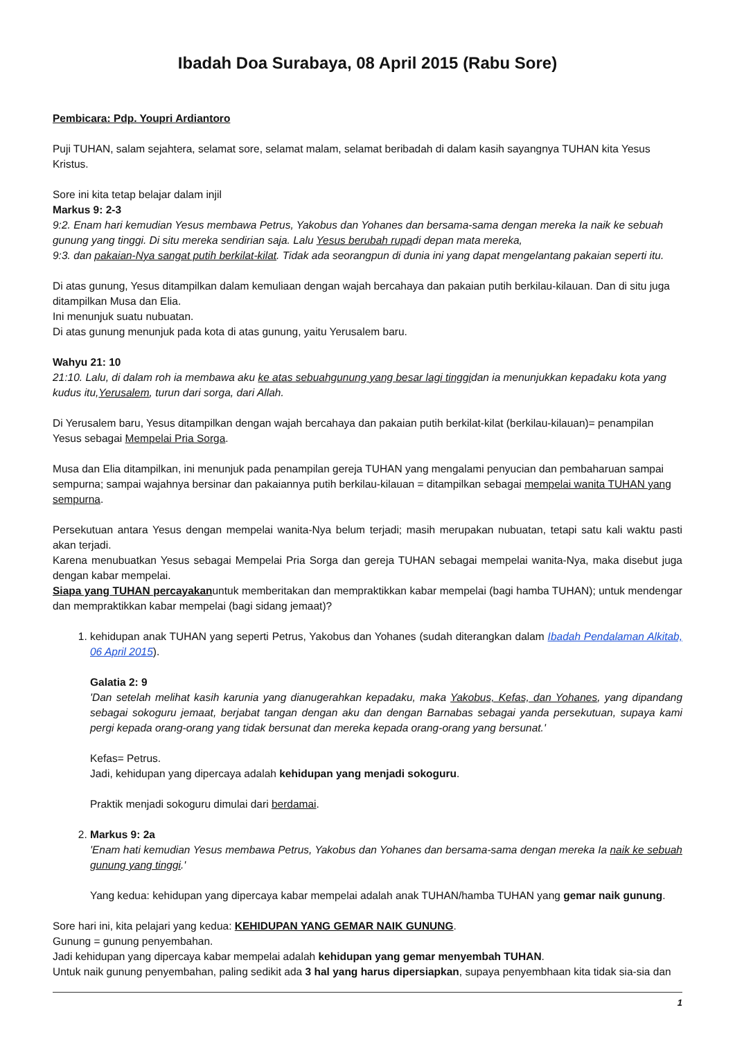Ibadah Doa Surabaya, 08 April 2015 (Rabu Sore)
Pembicara: Pdp. Youpri Ardiantoro
Puji TUHAN, salam sejahtera, selamat sore, selamat malam, selamat beribadah di dalam kasih sayangnya TUHAN kita Yesus Kristus.
Sore ini kita tetap belajar dalam injil
Markus 9: 2-3
9:2. Enam hari kemudian Yesus membawa Petrus, Yakobus dan Yohanes dan bersama-sama dengan mereka Ia naik ke sebuah gunung yang tinggi. Di situ mereka sendirian saja. Lalu Yesus berubah rupadi depan mata mereka,
9:3. dan pakaian-Nya sangat putih berkilat-kilat. Tidak ada seorangpun di dunia ini yang dapat mengelantang pakaian seperti itu.
Di atas gunung, Yesus ditampilkan dalam kemuliaan dengan wajah bercahaya dan pakaian putih berkilau-kilauan. Dan di situ juga ditampilkan Musa dan Elia.
Ini menunjuk suatu nubuatan.
Di atas gunung menunjuk pada kota di atas gunung, yaitu Yerusalem baru.
Wahyu 21: 10
21:10. Lalu, di dalam roh ia membawa aku ke atas sebuahgunung yang besar lagi tinggidan ia menunjukkan kepadaku kota yang kudus itu,Yerusalem, turun dari sorga, dari Allah.
Di Yerusalem baru, Yesus ditampilkan dengan wajah bercahaya dan pakaian putih berkilat-kilat (berkilau-kilauan)= penampilan Yesus sebagai Mempelai Pria Sorga.
Musa dan Elia ditampilkan, ini menunjuk pada penampilan gereja TUHAN yang mengalami penyucian dan pembaharuan sampai sempurna; sampai wajahnya bersinar dan pakaiannya putih berkilau-kilauan = ditampilkan sebagai mempelai wanita TUHAN yang sempurna.
Persekutuan antara Yesus dengan mempelai wanita-Nya belum terjadi; masih merupakan nubuatan, tetapi satu kali waktu pasti akan terjadi.
Karena menubuatkan Yesus sebagai Mempelai Pria Sorga dan gereja TUHAN sebagai mempelai wanita-Nya, maka disebut juga dengan kabar mempelai.
Siapa yang TUHAN percayakanuntuk memberitakan dan mempraktikkan kabar mempelai (bagi hamba TUHAN); untuk mendengar dan mempraktikkan kabar mempelai (bagi sidang jemaat)?
1. kehidupan anak TUHAN yang seperti Petrus, Yakobus dan Yohanes (sudah diterangkan dalam Ibadah Pendalaman Alkitab, 06 April 2015).
Galatia 2: 9
'Dan setelah melihat kasih karunia yang dianugerahkan kepadaku, maka Yakobus, Kefas, dan Yohanes, yang dipandang sebagai sokoguru jemaat, berjabat tangan dengan aku dan dengan Barnabas sebagai yanda persekutuan, supaya kami pergi kepada orang-orang yang tidak bersunat dan mereka kepada orang-orang yang bersunat.'
Kefas= Petrus.
Jadi, kehidupan yang dipercaya adalah kehidupan yang menjadi sokoguru.
Praktik menjadi sokoguru dimulai dari berdamai.
2. Markus 9: 2a
'Enam hati kemudian Yesus membawa Petrus, Yakobus dan Yohanes dan bersama-sama dengan mereka Ia naik ke sebuah gunung yang tinggi.'
Yang kedua: kehidupan yang dipercaya kabar mempelai adalah anak TUHAN/hamba TUHAN yang gemar naik gunung.
Sore hari ini, kita pelajari yang kedua: KEHIDUPAN YANG GEMAR NAIK GUNUNG.
Gunung = gunung penyembahan.
Jadi kehidupan yang dipercaya kabar mempelai adalah kehidupan yang gemar menyembah TUHAN.
Untuk naik gunung penyembahan, paling sedikit ada 3 hal yang harus dipersiapkan, supaya penyembhaan kita tidak sia-sia dan
1